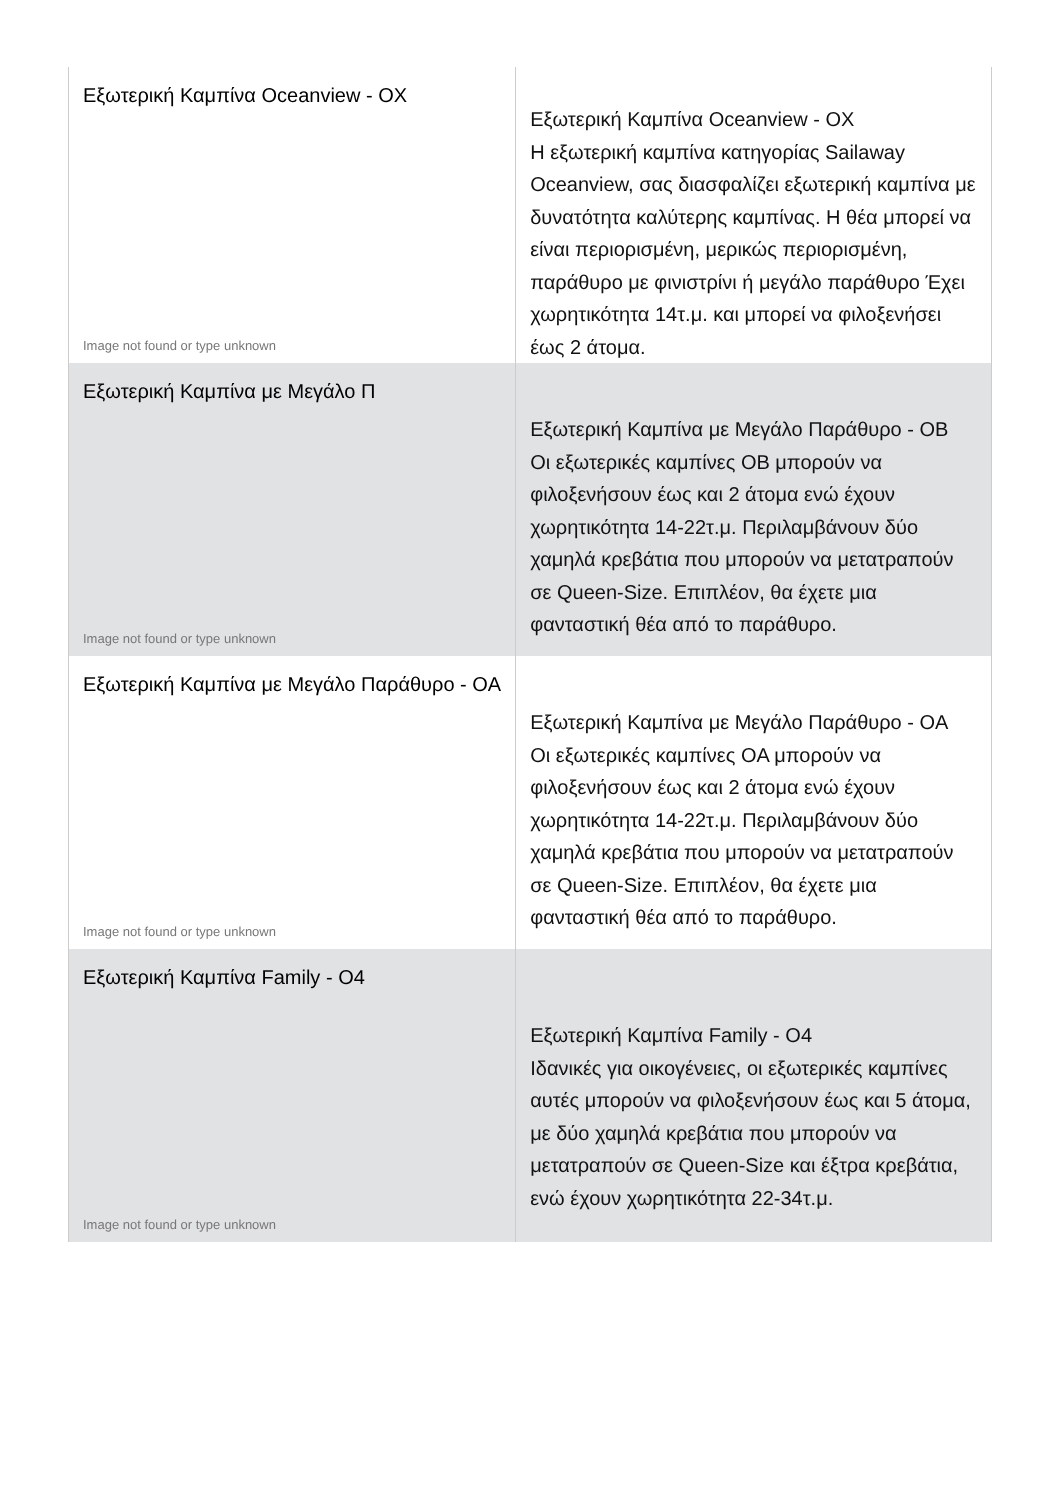| Εξωτερική Καμπίνα Oceanview - OX Image not found or type unknown | Εξωτερική Καμπίνα Oceanview - OX Η εξωτερική καμπίνα κατηγορίας Sailaway Oceanview, σας διασφαλίζει εξωτερική καμπίνα με δυνατότητα καλύτερης καμπίνας. Η θέα μπορεί να είναι περιορισμένη, μερικώς περιορισμένη, παράθυρο με φινιστρίνι ή μεγάλο παράθυρο Έχει χωρητικότητα 14τ.μ. και μπορεί να φιλοξενήσει έως 2 άτομα. |
| Εξωτερική Καμπίνα με Μεγάλο Π Image not found or type unknown | Εξωτερική Καμπίνα με Μεγάλο Παράθυρο - OB Οι εξωτερικές καμπίνες OB μπορούν να φιλοξενήσουν έως και 2 άτομα ενώ έχουν χωρητικότητα 14-22τ.μ. Περιλαμβάνουν δύο χαμηλά κρεβάτια που μπορούν να μετατραπούν σε Queen-Size. Επιπλέον, θα έχετε μια φανταστική θέα από το παράθυρο. |
| Εξωτερική Καμπίνα με Μεγάλο Παράθυρο - OA Image not found or type unknown | Εξωτερική Καμπίνα με Μεγάλο Παράθυρο - OA Οι εξωτερικές καμπίνες OA μπορούν να φιλοξενήσουν έως και 2 άτομα ενώ έχουν χωρητικότητα 14-22τ.μ. Περιλαμβάνουν δύο χαμηλά κρεβάτια που μπορούν να μετατραπούν σε Queen-Size. Επιπλέον, θα έχετε μια φανταστική θέα από το παράθυρο. |
| Εξωτερική Καμπίνα Family - O4 Image not found or type unknown | Εξωτερική Καμπίνα Family - O4 Ιδανικές για οικογένειες, οι εξωτερικές καμπίνες αυτές μπορούν να φιλοξενήσουν έως και 5 άτομα, με δύο χαμηλά κρεβάτια που μπορούν να μετατραπούν σε Queen-Size και έξτρα κρεβάτια, ενώ έχουν χωρητικότητα 22-34τ.μ. |